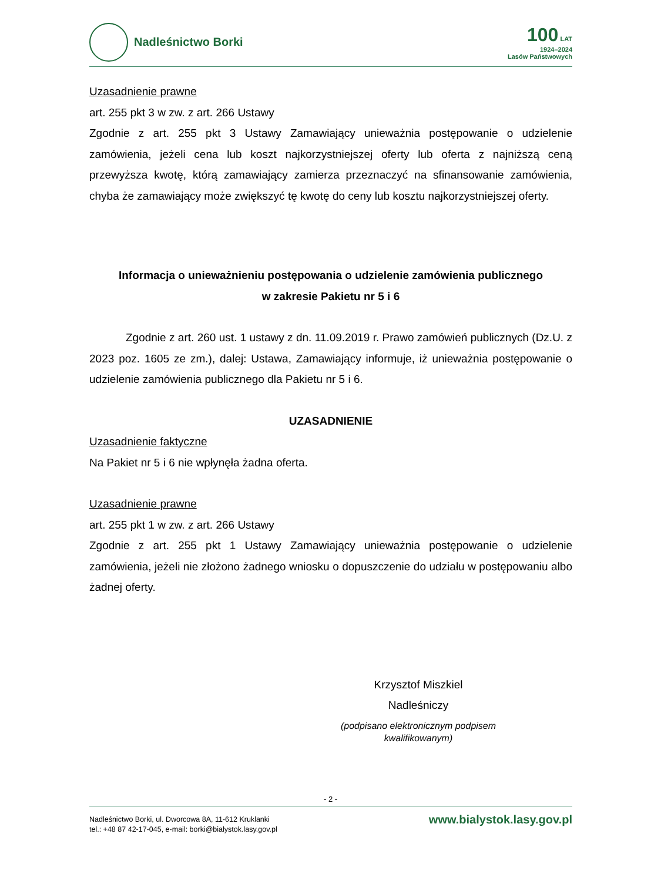Nadleśnictwo Borki
100 LAT
1924–2024
Lasów Państwowych
Uzasadnienie prawne
art. 255 pkt 3 w zw. z art. 266 Ustawy
Zgodnie z art. 255 pkt 3 Ustawy Zamawiający unieważnia postępowanie o udzielenie zamówienia, jeżeli cena lub koszt najkorzystniejszej oferty lub oferta z najniższą ceną przewyższa kwotę, którą zamawiający zamierza przeznaczyć na sfinansowanie zamówienia, chyba że zamawiający może zwiększyć tę kwotę do ceny lub kosztu najkorzystniejszej oferty.
Informacja o unieważnieniu postępowania o udzielenie zamówienia publicznego
w zakresie Pakietu nr 5 i 6
Zgodnie z art. 260 ust. 1 ustawy z dn. 11.09.2019 r. Prawo zamówień publicznych (Dz.U. z 2023 poz. 1605 ze zm.), dalej: Ustawa, Zamawiający informuje, iż unieważnia postępowanie o udzielenie zamówienia publicznego dla Pakietu nr 5 i 6.
UZASADNIENIE
Uzasadnienie faktyczne
Na Pakiet nr 5 i 6 nie wpłynęła żadna oferta.
Uzasadnienie prawne
art. 255 pkt 1 w zw. z art. 266 Ustawy
Zgodnie z art. 255 pkt 1 Ustawy Zamawiający unieważnia postępowanie o udzielenie zamówienia, jeżeli nie złożono żadnego wniosku o dopuszczenie do udziału w postępowaniu albo żadnej oferty.
Krzysztof Miszkiel
Nadleśniczy
(podpisano elektronicznym podpisem kwalifikowanym)
- 2 -
Nadleśnictwo Borki, ul. Dworcowa 8A, 11-612 Kruklanki
tel.: +48 87 42-17-045, e-mail: borki@bialystok.lasy.gov.pl
www.bialystok.lasy.gov.pl